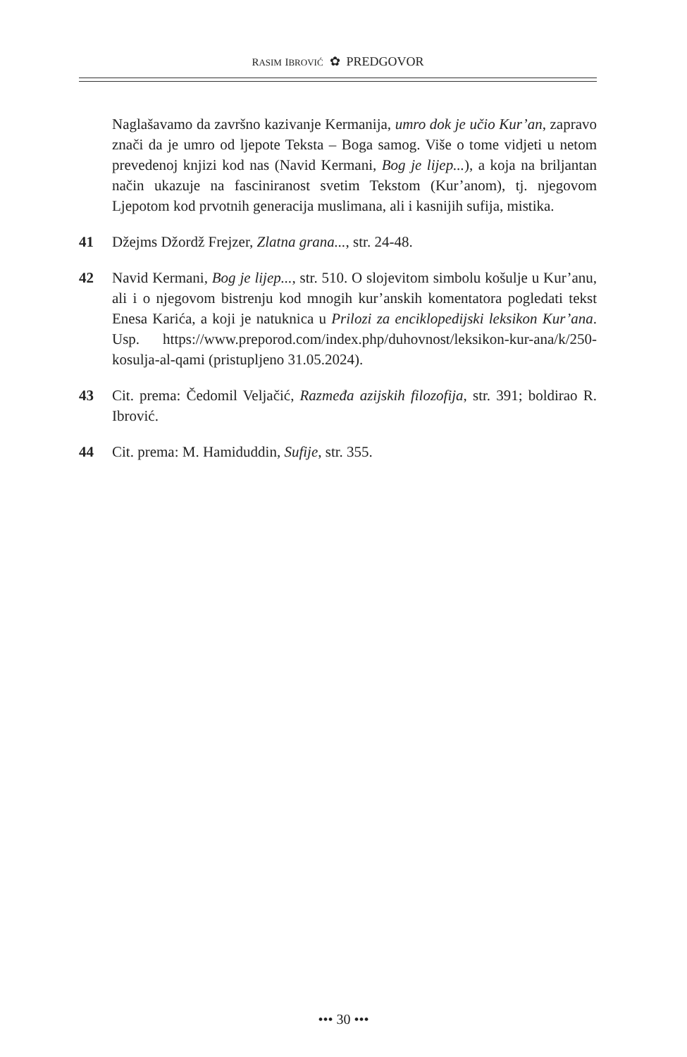RASIM IBROVIĆ ✿ PREDGOVOR
Naglašavamo da završno kazivanje Kermanija, umro dok je učio Kur’an, zapravo znači da je umro od ljepote Teksta – Boga samog. Više o tome vidjeti u netom prevedenoj knjizi kod nas (Navid Kermani, Bog je lijep...), a koja na briljantan način ukazuje na fasciniranost svetim Tekstom (Kur’anom), tj. njegovom Ljepotom kod prvotnih generacija muslimana, ali i kasnijih sufija, mistika.
41 Džejms Džordž Frejzer, Zlatna grana..., str. 24-48.
42 Navid Kermani, Bog je lijep..., str. 510. O slojevitom simbolu košulje u Kur’anu, ali i o njegovom bistrenju kod mnogih kur’anskih komentatora pogledati tekst Enesa Karića, a koji je natuknica u Prilozi za enciklopedijski leksikon Kur’ana. Usp. https://www.preporod.com/index.php/duhovnost/leksikon-kur-ana/k/250-kosulja-al-qami (pristupljeno 31.05.2024).
43 Cit. prema: Čedomil Veljačić, Razmeđa azijskih filozofija, str. 391; boldirao R. Ibrović.
44 Cit. prema: M. Hamiduddin, Sufije, str. 355.
••• 30 •••